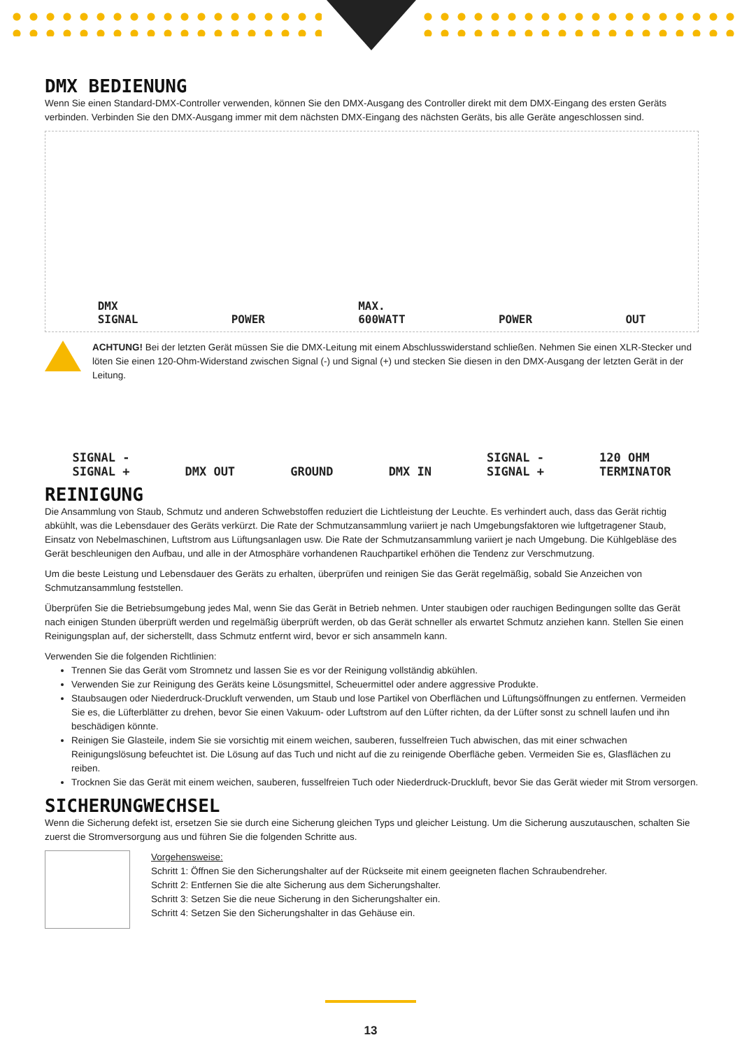DMX BEDIENUNG
Wenn Sie einen Standard-DMX-Controller verwenden, können Sie den DMX-Ausgang des Controller direkt mit dem DMX-Eingang des ersten Geräts verbinden. Verbinden Sie den DMX-Ausgang immer mit dem nächsten DMX-Eingang des nächsten Geräts, bis alle Geräte angeschlossen sind.
DMX
SIGNAL POWER MAX.
600WATT POWER OUT
ACHTUNG! Bei der letzten Gerät müssen Sie die DMX-Leitung mit einem Abschlusswiderstand schließen. Nehmen Sie einen XLR-Stecker und löten Sie einen 120-Ohm-Widerstand zwischen Signal (-) und Signal (+) und stecken Sie diesen in den DMX-Ausgang der letzten Gerät in der Leitung.
SIGNAL -
SIGNAL + DMX OUT GROUND DMX IN SIGNAL -
SIGNAL + 120 OHM
TERMINATOR
REINIGUNG
Die Ansammlung von Staub, Schmutz und anderen Schwebstoffen reduziert die Lichtleistung der Leuchte. Es verhindert auch, dass das Gerät richtig abkühlt, was die Lebensdauer des Geräts verkürzt. Die Rate der Schmutzansammlung variiert je nach Umgebungsfaktoren wie luftgetragener Staub, Einsatz von Nebelmaschinen, Luftstrom aus Lüftungsanlagen usw. Die Rate der Schmutzansammlung variiert je nach Umgebung. Die Kühlgebläse des Gerät beschleunigen den Aufbau, und alle in der Atmosphäre vorhandenen Rauchpartikel erhöhen die Tendenz zur Verschmutzung.
Um die beste Leistung und Lebensdauer des Geräts zu erhalten, überprüfen und reinigen Sie das Gerät regelmäßig, sobald Sie Anzeichen von Schmutzansammlung feststellen.
Überprüfen Sie die Betriebsumgebung jedes Mal, wenn Sie das Gerät in Betrieb nehmen. Unter staubigen oder rauchigen Bedingungen sollte das Gerät nach einigen Stunden überprüft werden und regelmäßig überprüft werden, ob das Gerät schneller als erwartet Schmutz anziehen kann. Stellen Sie einen Reinigungsplan auf, der sicherstellt, dass Schmutz entfernt wird, bevor er sich ansammeln kann.
Verwenden Sie die folgenden Richtlinien:
Trennen Sie das Gerät vom Stromnetz und lassen Sie es vor der Reinigung vollständig abkühlen.
Verwenden Sie zur Reinigung des Geräts keine Lösungsmittel, Scheuermittel oder andere aggressive Produkte.
Staubsaugen oder Niederdruck-Druckluft verwenden, um Staub und lose Partikel von Oberflächen und Lüftungsöffnungen zu entfernen. Vermeiden Sie es, die Lüfterblätter zu drehen, bevor Sie einen Vakuum- oder Luftstrom auf den Lüfter richten, da der Lüfter sonst zu schnell laufen und ihn beschädigen könnte.
Reinigen Sie Glasteile, indem Sie sie vorsichtig mit einem weichen, sauberen, fusselfreien Tuch abwischen, das mit einer schwachen Reinigungslösung befeuchtet ist. Die Lösung auf das Tuch und nicht auf die zu reinigende Oberfläche geben. Vermeiden Sie es, Glasflächen zu reiben.
Trocknen Sie das Gerät mit einem weichen, sauberen, fusselfreien Tuch oder Niederdruck-Druckluft, bevor Sie das Gerät wieder mit Strom versorgen.
SICHERUNGWECHSEL
Wenn die Sicherung defekt ist, ersetzen Sie sie durch eine Sicherung gleichen Typs und gleicher Leistung. Um die Sicherung auszutauschen, schalten Sie zuerst die Stromversorgung aus und führen Sie die folgenden Schritte aus.
Vorgehensweise:
Schritt 1: Öffnen Sie den Sicherungshalter auf der Rückseite mit einem geeigneten flachen Schraubendreher.
Schritt 2: Entfernen Sie die alte Sicherung aus dem Sicherungshalter.
Schritt 3: Setzen Sie die neue Sicherung in den Sicherungshalter ein.
Schritt 4: Setzen Sie den Sicherungshalter in das Gehäuse ein.
13